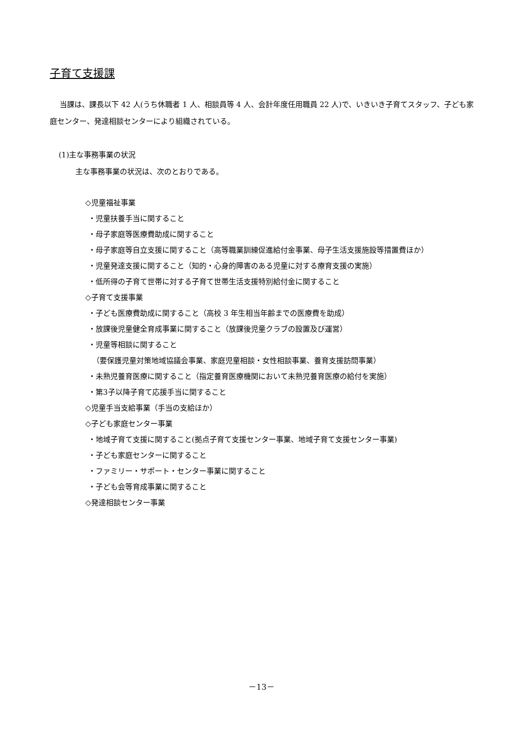子育て支援課
当課は、課長以下 42 人(うち休職者 1 人、相談員等 4 人、会計年度任用職員 22 人)で、いきいき子育てスタッフ、子ども家庭センター、発達相談センターにより組織されている。
(1)主な事務事業の状況
主な事務事業の状況は、次のとおりである。
◇児童福祉事業
・児童扶養手当に関すること
・母子家庭等医療費助成に関すること
・母子家庭等自立支援に関すること（高等職業訓練促進給付金事業、母子生活支援施設等措置費ほか）
・児童発達支援に関すること（知的・心身的障害のある児童に対する療育支援の実施）
・低所得の子育て世帯に対する子育て世帯生活支援特別給付金に関すること
◇子育て支援事業
・子ども医療費助成に関すること（高校 3 年生相当年齢までの医療費を助成）
・放課後児童健全育成事業に関すること（放課後児童クラブの設置及び運営）
・児童等相談に関すること
（要保護児童対策地域協議会事業、家庭児童相談・女性相談事業、養育支援訪問事業）
・未熟児養育医療に関すること（指定養育医療機関において未熟児養育医療の給付を実施）
・第3子以降子育て応援手当に関すること
◇児童手当支給事業（手当の支給ほか）
◇子ども家庭センター事業
・地域子育て支援に関すること(拠点子育て支援センター事業、地域子育て支援センター事業)
・子ども家庭センターに関すること
・ファミリー・サポート・センター事業に関すること
・子ども会等育成事業に関すること
◇発達相談センター事業
－13－